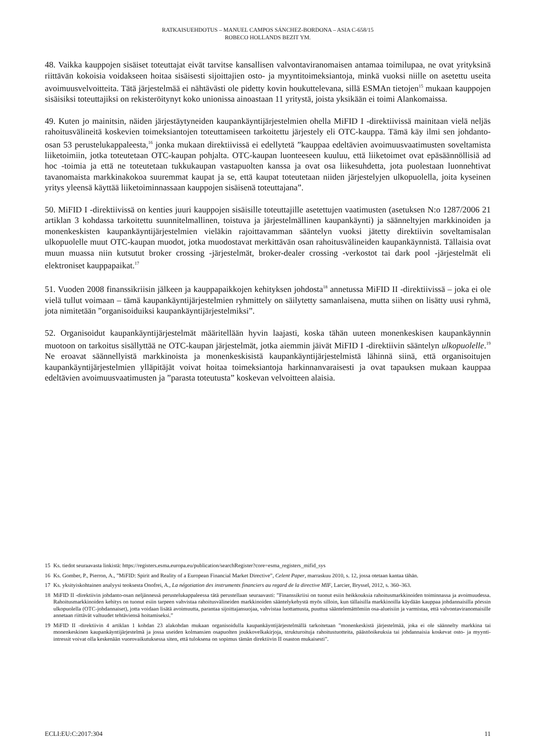RATKAISUEHDOTUS – MANUEL CAMPOS SÁNCHEZ-BORDONA – ASIA C-658/15
ROBECO HOLLANDS BEZIT YM.
48. Vaikka kauppojen sisäiset toteuttajat eivät tarvitse kansallisen valvontaviranomaisen antamaa toimilupaa, ne ovat yrityksinä riittävän kokoisia voidakseen hoitaa sisäisesti sijoittajien osto- ja myyntitoimeksiantoja, minkä vuoksi niille on asetettu useita avoimuusvelvoitteita. Tätä järjestelmää ei nähtävästi ole pidetty kovin houkuttelevana, sillä ESMAn tietojen<sup>15</sup> mukaan kauppojen sisäisiksi toteuttajiksi on rekisteröitynyt koko unionissa ainoastaan 11 yritystä, joista yksikään ei toimi Alankomaissa.
49. Kuten jo mainitsin, näiden järjestäytyneiden kaupankäyntijärjestelmien ohella MiFID I -direktiivissä mainitaan vielä neljäs rahoitusvälineitä koskevien toimeksiantojen toteuttamiseen tarkoitettu järjestely eli OTC-kauppa. Tämä käy ilmi sen johdanto-osan 53 perustelukappaleesta,<sup>16</sup> jonka mukaan direktiivissä ei edellytetä ”kauppaa edeltävien avoimuusvaatimusten soveltamista liiketoimiin, jotka toteutetaan OTC-kaupan pohjalta. OTC-kaupan luonteeseen kuuluu, että liiketoimet ovat epäsäännöllisiä ad hoc -toimia ja että ne toteutetaan tukkukaupan vastapuolten kanssa ja ovat osa liikesuhdetta, jota puolestaan luonnehtivat tavanomaista markkinakokoa suuremmat kaupat ja se, että kaupat toteutetaan niiden järjestelyjen ulkopuolella, joita kyseinen yritys yleensä käyttää liiketoiminnassaan kauppojen sisäisenä toteuttajana”.
50. MiFID I -direktiivissä on kenties juuri kauppojen sisäisille toteuttajille asetettujen vaatimusten (asetuksen N:o 1287/2006 21 artiklan 3 kohdassa tarkoitettu suunnitelmallinen, toistuva ja järjestelmällinen kaupankäynti) ja säänneltyjen markkinoiden ja monenkeskisten kaupankäyntijärjestelmien vieläkin rajoittavamman sääntelyn vuoksi jätetty direktiivin soveltamisalan ulkopuolelle muut OTC-kaupan muodot, jotka muodostavat merkittävän osan rahoitusvälineiden kaupankäynnistä. Tällaisia ovat muun muassa niin kutsutut broker crossing -järjestelmät, broker-dealer crossing -verkostot tai dark pool -järjestelmät eli elektroniset kauppapaikat.<sup>17</sup>
51. Vuoden 2008 finanssikriisin jälkeen ja kauppapaikkojen kehityksen johdosta<sup>18</sup> annetussa MiFID II -direktiivissä – joka ei ole vielä tullut voimaan – tämä kaupankäyntijärjestelmien ryhmittely on säilytetty samanlaisena, mutta siihen on lisätty uusi ryhmä, jota nimitetään ”organisoiduiksi kaupankäyntijärjestelmiksi”.
52. Organisoidut kaupankäyntijärjestelmät määritellään hyvin laajasti, koska tähän uuteen monenkeskisen kaupankäynnin muotoon on tarkoitus sisällyttää ne OTC-kaupan järjestelmät, jotka aiemmin jäivät MiFID I -direktiivin sääntelyn ulkopuolelle.<sup>19</sup> Ne eroavat säännellyistä markkinoista ja monenkeskisistä kaupankäyntijärjestelmistä lähinnä siinä, että organisoitujen kaupankäyntijärjestelmien ylläpitäjät voivat hoitaa toimeksiantoja harkinnanvaraisesti ja ovat tapauksen mukaan kauppaa edeltävien avoimuusvaatimusten ja ”parasta toteutusta” koskevan velvoitteen alaisia.
15 Ks. tiedot seuraavasta linkistä: https://registers.esma.europa.eu/publication/searchRegister?core=esma_registers_mifid_sys
16 Ks. Gomber, P., Pierron, A., ”MiFID: Spirit and Reality of a European Financial Market Directive”, Celent Paper, marraskuu 2010, s. 12, jossa otetaan kantaa tähän.
17 Ks. yksityiskohtainen analyysi teoksesta Onofrei, A., La négotiation des instruments financiers au regard de la directive MIF, Larcier, Bryssel, 2012, s. 360–363.
18 MiFID II -direktiivin johdanto-osan neljännessä perustelukappaleessa tätä perustellaan seuraavasti: ”Finanssikriisi on tuonut esiin heikkouksia rahoitusmarkkinoiden toiminnassa ja avoimuudessa. Rahoitusmarkkinoiden kehitys on tuonut esiin tarpeen vahvistaa rahoitusvälineiden markkinoiden sääntelykehystä myös silloin, kun tällaisilla markkinoilla käydään kauppaa johdannaisilla pörssin ulkopuolella (OTC-johdannaiset), jotta voidaan lisätä avoimuutta, parantaa sijoittajansuojaa, vahvistaa luottamusta, puuttua sääntelemättömiin osa-alueisiin ja varmistaa, että valvontaviranomaisille annetaan riittävät valtuudet tehtäviensä hoitamiseksi.”
19 MiFID II -direktiivin 4 artiklan 1 kohdan 23 alakohdan mukaan organisoidulla kaupankäyntijärjestelmällä tarkoitetaan ”monenkeskistä järjestelmää, joka ei ole säännelty markkina tai monenkeskinen kaupankäyntijärjestelmä ja jossa useiden kolmansien osapuolten joukkovelkakirjoja, strukturoituja rahoitustuotteita, päästöoikeuksia tai johdannaisia koskevat osto- ja myynti-intressit voivat olla keskenään vuorovaikutuksessa siten, että tuloksena on sopimus tämän direktiivin II osaston mukaisesti”.
ECLI:EU:C:2017:304 11